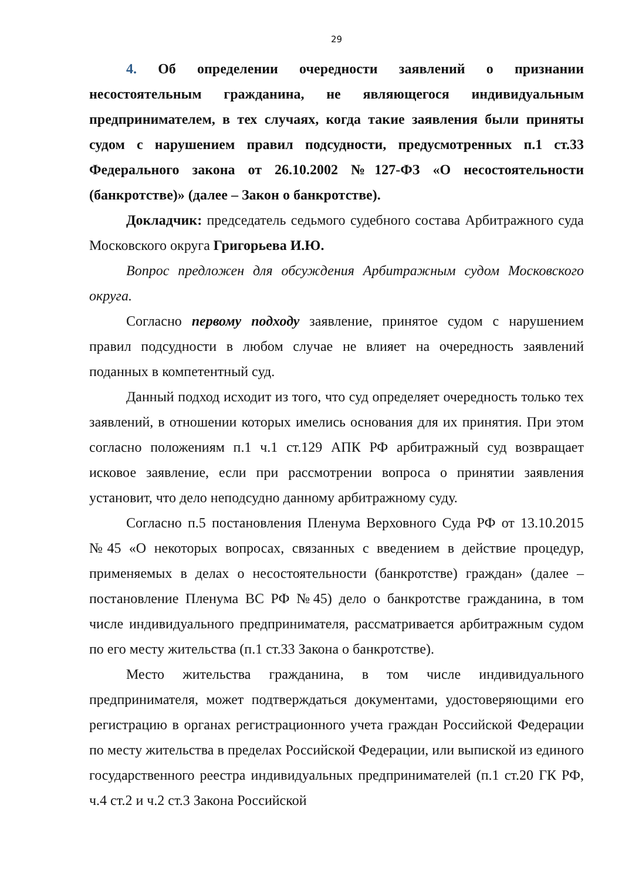29
4. Об определении очередности заявлений о признании несостоятельным гражданина, не являющегося индивидуальным предпринимателем, в тех случаях, когда такие заявления были приняты судом с нарушением правил подсудности, предусмотренных п.1 ст.33 Федерального закона от 26.10.2002 №127-ФЗ «О несостоятельности (банкротстве)» (далее – Закон о банкротстве).
Докладчик: председатель седьмого судебного состава Арбитражного суда Московского округа Григорьева И.Ю.
Вопрос предложен для обсуждения Арбитражным судом Московского округа.
Согласно первому подходу заявление, принятое судом с нарушением правил подсудности в любом случае не влияет на очередность заявлений поданных в компетентный суд.
Данный подход исходит из того, что суд определяет очередность только тех заявлений, в отношении которых имелись основания для их принятия. При этом согласно положениям п.1 ч.1 ст.129 АПК РФ арбитражный суд возвращает исковое заявление, если при рассмотрении вопроса о принятии заявления установит, что дело неподсудно данному арбитражному суду.
Согласно п.5 постановления Пленума Верховного Суда РФ от 13.10.2015 №45 «О некоторых вопросах, связанных с введением в действие процедур, применяемых в делах о несостоятельности (банкротстве) граждан» (далее – постановление Пленума ВС РФ №45) дело о банкротстве гражданина, в том числе индивидуального предпринимателя, рассматривается арбитражным судом по его месту жительства (п.1 ст.33 Закона о банкротстве).
Место жительства гражданина, в том числе индивидуального предпринимателя, может подтверждаться документами, удостоверяющими его регистрацию в органах регистрационного учета граждан Российской Федерации по месту жительства в пределах Российской Федерации, или выпиской из единого государственного реестра индивидуальных предпринимателей (п.1 ст.20 ГК РФ, ч.4 ст.2 и ч.2 ст.3 Закона Российской